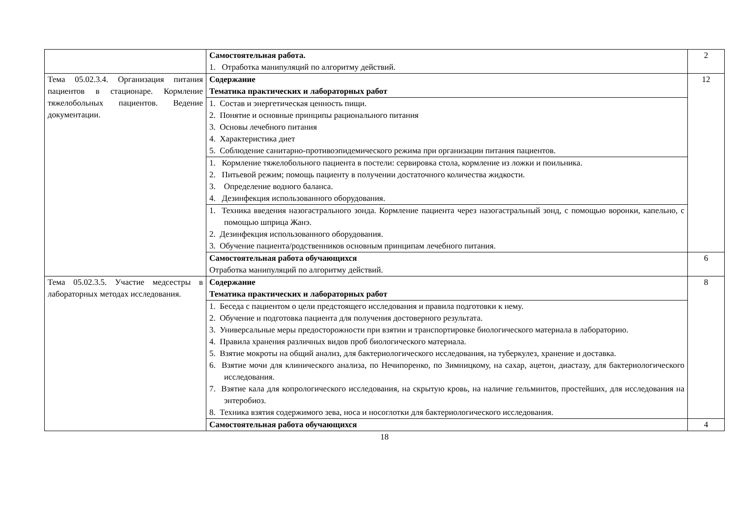| | Самостоятельная работа. 1. Отработка манипуляций по алгоритму действий. | 2 |
| Тема 05.02.3.4. Организация питания пациентов в стационаре. Кормление тяжелобольных пациентов. Ведение документации. | Содержание Тематика практических и лабораторных работ | 12 |
| | 1. Состав и энергетическая ценность пищи. 2. Понятие и основные принципы рационального питания 3. Основы лечебного питания 4. Характеристика диет 5. Соблюдение санитарно-противоэпидемического режима при организации питания пациентов. | |
| | 1. Кормление тяжелобольного пациента в постели: сервировка стола, кормление из ложки и поильника. 2. Питьевой режим; помощь пациенту в получении достаточного количества жидкости. 3. Определение водного баланса. 4. Дезинфекция использованного оборудования. | |
| | 1. Техника введения назогастрального зонда. Кормление пациента через назогастральный зонд, с помощью воронки, капельно, с помощью шприца Жанэ. 2. Дезинфекция использованного оборудования. 3. Обучение пациента/родственников основным принципам лечебного питания. | |
| | Самостоятельная работа обучающихся Отработка манипуляций по алгоритму действий. | 6 |
| Тема 05.02.3.5. Участие медсестры в лабораторных методах исследования. | Содержание Тематика практических и лабораторных работ | 8 |
| | 1. Беседа с пациентом о цели предстоящего исследования и правила подготовки к нему. 2. Обучение и подготовка пациента для получения достоверного результата. 3. Универсальные меры предосторожности при взятии и транспортировке биологического материала в лабораторию. 4. Правила хранения различных видов проб биологического материала. 5. Взятие мокроты на общий анализ, для бактериологического исследования, на туберкулез, хранение и доставка. 6. Взятие мочи для клинического анализа, по Нечипоренко, по Зимницкому, на сахар, ацетон, диастазу, для бактериологического исследования. 7. Взятие кала для копрологического исследования, на скрытую кровь, на наличие гельминтов, простейших, для исследования на энтеробиоз. 8. Техника взятия содержимого зева, носа и носоглотки для бактериологического исследования. | |
| | Самостоятельная работа обучающихся | 4 |
18